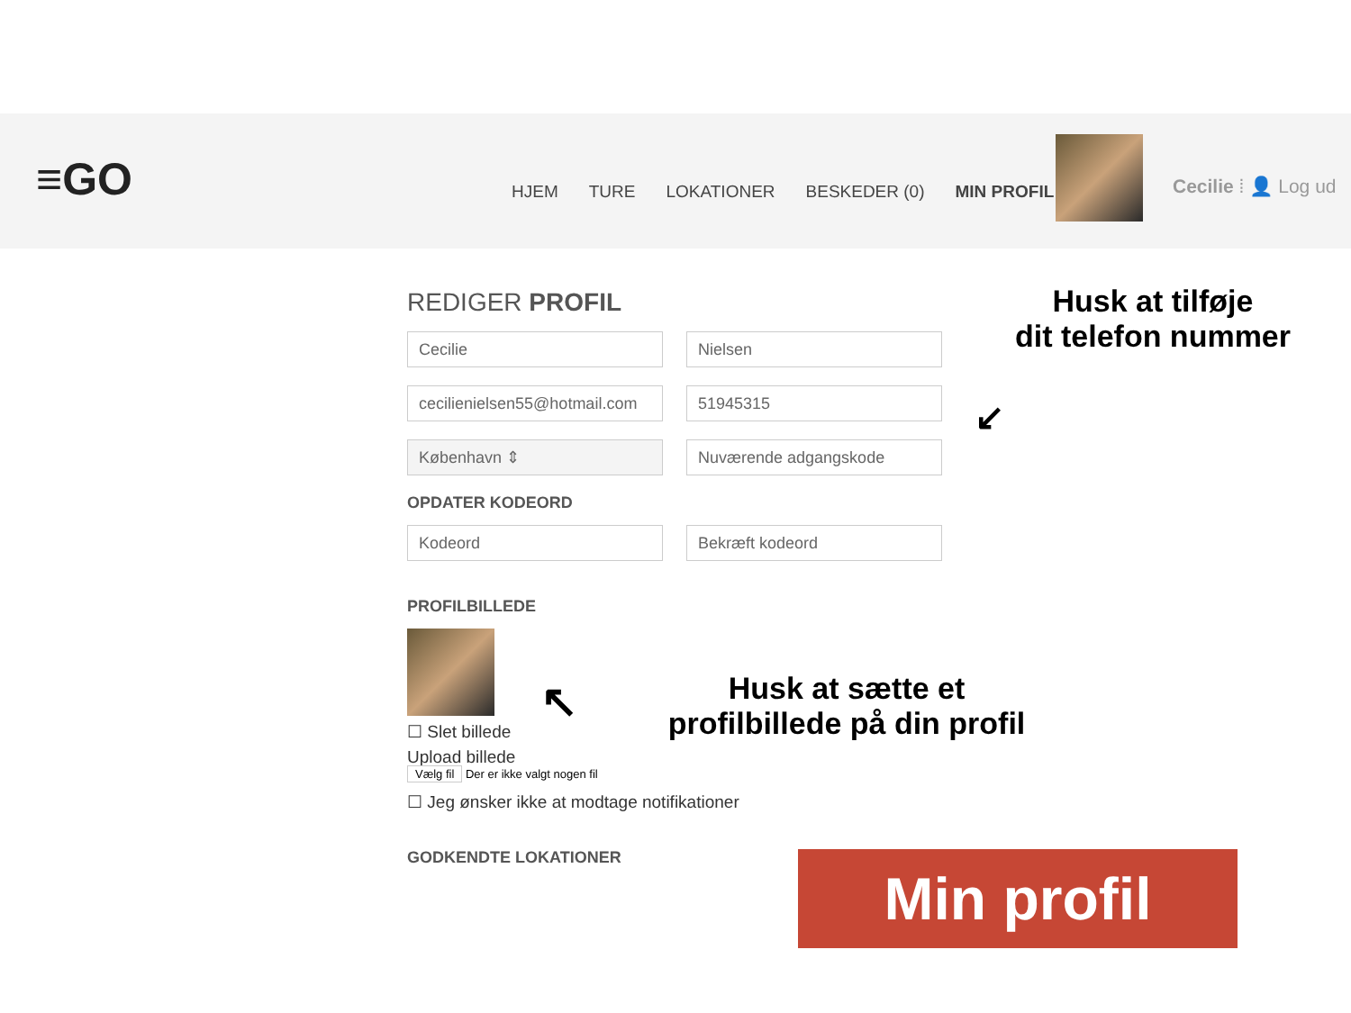≡GO
HJEM TURE LOKATIONER BESKEDER (0) MIN PROFIL
Cecilie ⁞ 👤 Log ud
REDIGER PROFIL
Cecilie Nielsen
cecilienielsen55@hotmail.com
51945315
København ⇕ Nuværende adgangskode
OPDATER KODEORD
Kodeord Bekræft kodeord
PROFILBILLEDE
☐ Slet billede
Upload billede
Vælg fil Der er ikke valgt nogen fil
☐ Jeg ønsker ikke at modtage notifikationer
GODKENDTE LOKATIONER
Husk at tilføje
dit telefon nummer
↙
Husk at sætte et
profilbillede på din profil
↖
Min profil